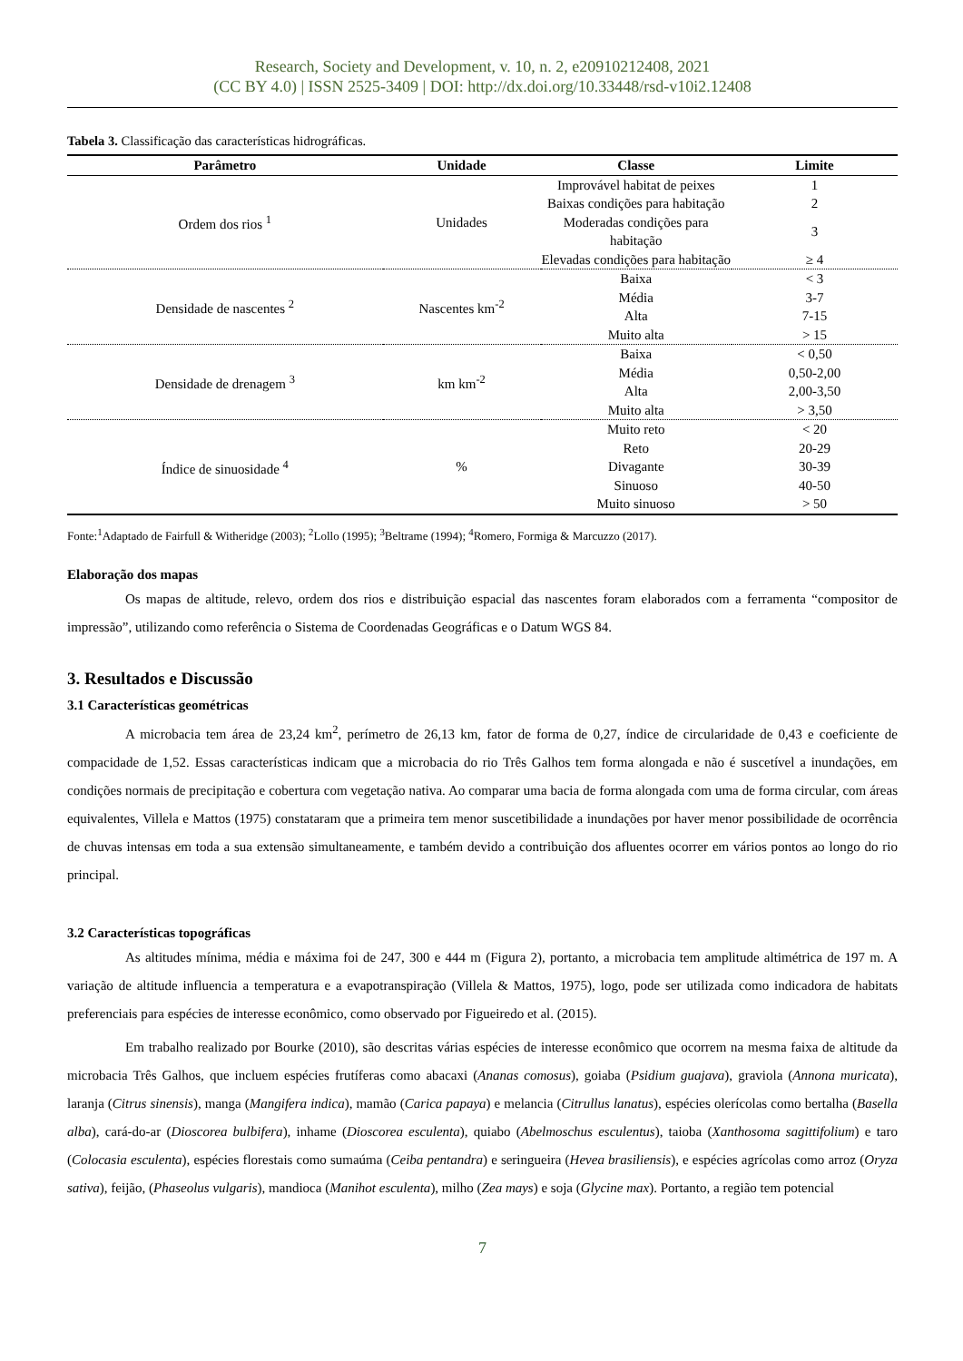Research, Society and Development, v. 10, n. 2, e20910212408, 2021
(CC BY 4.0) | ISSN 2525-3409 | DOI: http://dx.doi.org/10.33448/rsd-v10i2.12408
Tabela 3. Classificação das características hidrográficas.
| Parâmetro | Unidade | Classe | Limite |
| --- | --- | --- | --- |
| Ordem dos rios <sup>1</sup> | Unidades | Improvável habitat de peixes | 1 |
| | | Baixas condições para habitação | 2 |
| | | Moderadas condições para habitação | 3 |
| | | Elevadas condições para habitação | ≥ 4 |
| Densidade de nascentes <sup>2</sup> | Nascentes km<sup>-2</sup> | Baixa | < 3 |
| | | Média | 3-7 |
| | | Alta | 7-15 |
| | | Muito alta | > 15 |
| Densidade de drenagem <sup>3</sup> | km km<sup>-2</sup> | Baixa | < 0,50 |
| | | Média | 0,50-2,00 |
| | | Alta | 2,00-3,50 |
| | | Muito alta | > 3,50 |
| Índice de sinuosidade <sup>4</sup> | % | Muito reto | < 20 |
| | | Reto | 20-29 |
| | | Divagante | 30-39 |
| | | Sinuoso | 40-50 |
| | | Muito sinuoso | > 50 |
Fonte:<sup>1</sup>Adaptado de Fairfull & Witheridge (2003); <sup>2</sup>Lollo (1995); <sup>3</sup>Beltrame (1994); <sup>4</sup>Romero, Formiga & Marcuzzo (2017).
Elaboração dos mapas
Os mapas de altitude, relevo, ordem dos rios e distribuição espacial das nascentes foram elaborados com a ferramenta “compositor de impressão”, utilizando como referência o Sistema de Coordenadas Geográficas e o Datum WGS 84.
3. Resultados e Discussão
3.1 Características geométricas
A microbacia tem área de 23,24 km<sup>2</sup>, perímetro de 26,13 km, fator de forma de 0,27, índice de circularidade de 0,43 e coeficiente de compacidade de 1,52. Essas características indicam que a microbacia do rio Três Galhos tem forma alongada e não é suscetível a inundações, em condições normais de precipitação e cobertura com vegetação nativa. Ao comparar uma bacia de forma alongada com uma de forma circular, com áreas equivalentes, Villela e Mattos (1975) constataram que a primeira tem menor suscetibilidade a inundações por haver menor possibilidade de ocorrência de chuvas intensas em toda a sua extensão simultaneamente, e também devido a contribuição dos afluentes ocorrer em vários pontos ao longo do rio principal.
3.2 Características topográficas
As altitudes mínima, média e máxima foi de 247, 300 e 444 m (Figura 2), portanto, a microbacia tem amplitude altimétrica de 197 m. A variação de altitude influencia a temperatura e a evapotranspiração (Villela & Mattos, 1975), logo, pode ser utilizada como indicadora de habitats preferenciais para espécies de interesse econômico, como observado por Figueiredo et al. (2015).
Em trabalho realizado por Bourke (2010), são descritas várias espécies de interesse econômico que ocorrem na mesma faixa de altitude da microbacia Três Galhos, que incluem espécies frutíferas como abacaxi (Ananas comosus), goiaba (Psidium guajava), graviola (Annona muricata), laranja (Citrus sinensis), manga (Mangifera indica), mamão (Carica papaya) e melancia (Citrullus lanatus), espécies olerícolas como bertalha (Basella alba), cará-do-ar (Dioscorea bulbifera), inhame (Dioscorea esculenta), quiabo (Abelmoschus esculentus), taioba (Xanthosoma sagittifolium) e taro (Colocasia esculenta), espécies florestais como sumaúma (Ceiba pentandra) e seringueira (Hevea brasiliensis), e espécies agrícolas como arroz (Oryza sativa), feijão, (Phaseolus vulgaris), mandioca (Manihot esculenta), milho (Zea mays) e soja (Glycine max). Portanto, a região tem potencial
7